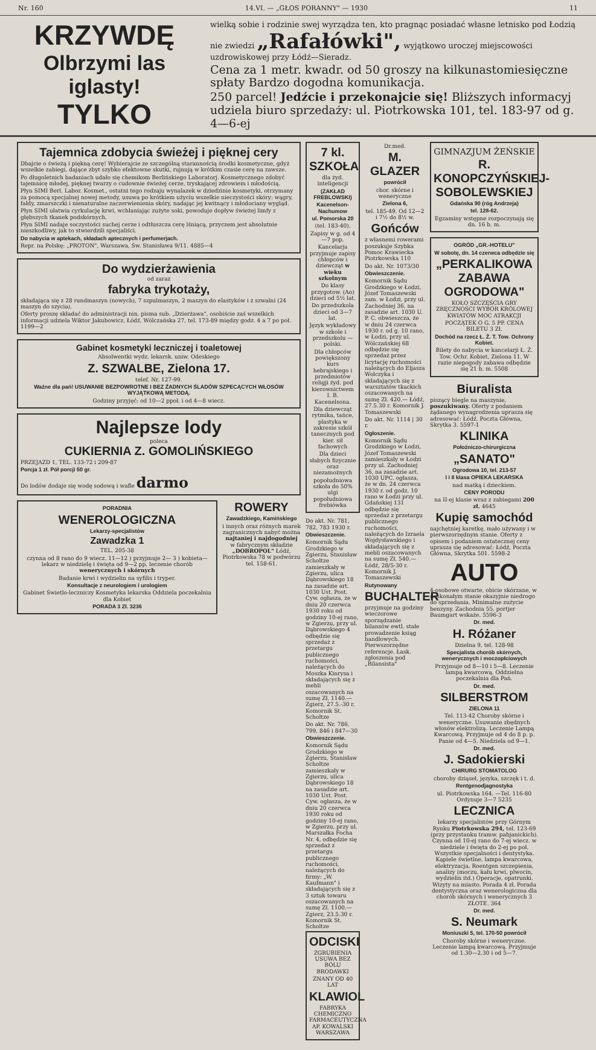Nr. 160 14.VI. — „GŁOS PORANNY" — 1930 11
KRZYWDĘ
Olbrzymi las iglasty!
TYLKO
wielką sobie i rodzinie swej wyrządza ten, kto pragnąc posiadać własne letnisko pod Łodzią nie zwiedzi „Rafałówki", wyjątkowo uroczej miejscowości uzdrowiskowej przy Łódź—Sieradz.
Cena za 1 metr. kwadr. od 50 groszy na kilkunastomiesięczne spłaty Bardzo dogodna komunikacja.
250 parcel! Jedźcie i przekonajcie się! Bliższych informacyj udziela biuro sprzedaży: ul. Piotrkowska 101, tel. 183-97 od g. 4—6-ej
Tajemnica zdobycia świeżej i pięknej cery
Dbajcie o świeżą i piękną cerę! Wybierajcie ze szczególną starannością środki kosmetyczne, gdyż wszelkie zabiegi, dające zbyt szybko efektowne skutki, rujnują w krótkim czasie cerę na zawsze.
Po długoletnich badaniach udało się chemikom Berlińskiego Laboratorj. Kosmetycznego zdobyć tajemnicę młodej, pięknej twarzy o cudownie świeżej cerze, tryskającej zdrowiem i młodością.
Płyn SIMI Berl. Labor. Kosmet., ostatni tego rodzaju wynalazek w dziedzinie kosmetyki, otrzymany za pomocą specjalnej nowej metody, usuwa po krótkiem użyciu wszelkie nieczystości skóry: wągry, fałdy, zmarszczki i nienaturalne zaczerwienienia skóry, nadając jej kwitnący i młodociany wygląd.
Płyn SIMI ułatwia cyrkulację krwi, wchłaniając zużyte soki, powoduje dopływ świeżej limfy z głębszych tkanek podskórnych.
Płyn SIMI nadaje soczystości suchej cerze i odtłuszcza cerę lśniącą, przyczem jest absolutnie nieszkodliwy, jak to stwierdzili specjaliści.
Do nabycia w aptekach, składach aptecznych i perfumerjach.
Repr. na Polskę: „PROTON", Warszawa, Św. Stanisława 9/11. 4885—4
Do wydzierżawienia
od zaraz
fabryka trykotaży,
składająca się z 28 rundmaszyn (nowych), 7 szpulmaszyn, 2 maszyn do elastyków i z szwalni (24 maszyn do szycia).
Oferty proszę składać do administracji nin. pisma sub. „Dzierżawa", osobiście zaś wszelkich informacji udziela Wiktor Jakubowicz, Łódź, Wólczańska 27, tel. 173-89 między godz. 4 a 7 po poł. 1199—2
Gabinet kosmetyki leczniczej i toaletowej
Absolwentki wydz. lekarsk. uniw. Odeskiego
Z. SZWALBE, Zielona 17.
telef. Nr. 127-99.
Ważne dla pań! USUWANIE BEZPOWROTNE I BEZ ŻADNYCH ŚLADÓW SZPECĄCYCH WŁOSÓW WYJĄTKOWĄ METODĄ.
Godziny przyjęć: od 10—2 ppoł. i od 4—8 wiecz.
Najlepsze lody
poleca
CUKIERNIA Z. GOMOLIŃSKIEGO
PRZEJAZD 1, TEL. 133-72 i 209-87
Porcja 1 zł. Pół porcji 50 gr.
Do lodów dodaje się wodę sodową i wafle darmo
PORADNIA
WENEROLOGICZNA
Lekarzy-specjalistów
Zawadzka 1
TEL. 205-38
czynna od 8 rano do 9 wiecz. 11—12 ) przyjmuje 2— 3 ) kobieta—lekarz w niedzielę i święta od 9—2 pp, leczenie chorób wenerycznych i skórnych
Badanie krwi i wydzielin na syfilis i tryper.
Konsultacje z neurologiem i urologiem
Gabinet Świetlo-leczniczy Kosmetyka lekarska Oddziela poczekalnia dla Kobiet
PORADA 3 Zł. 3236
ROWERY
Zawadzkiego, Kamińskiego
i innych oraz różnych marek zagranicznych nabyć można najtaniej i najdogodniej w fabrycznym składzie „DOBROPOL" Łódź, Piotrkowska 78 w podwórzu tel. 158-61.
7 kl. SZKOŁA
dla żyd. inteligencji
(ZAKŁAD FREBLOWSKI)
Kacenelson-Nachumow
ul. Pomorska 20
(tel. 183-40).
Zapisy w g. od 4—7 pop.
Kancelarja przyjmuje zapisy chłopców i dziewcząt w wieku szkolnym
Do klasy przygotow. (Ao) dzieci od 5½ lat.
Do przedszkola dzieci od 3—7 lat.
Język wykładowy w szkole i przedszkolu — polski.
Dla chłopców powiększony kurs hebrajskiego i przedmiotów religji żyd. pod kierownictwem I. B. Kacenelsona.
Dla dziewcząt rytmika, tańce, plastyka w zakresie szkół tanecznych pod kier. sił fachowych
Dla dzieci słabych fizycznie oraz niezamożnych
popołudniowa szkoła do 50% ulgi popołudniowa frebiówka
Do akt. Nr. 781, 782, 783 1930 r.
Obwieszczenie.
Komornik Sądu Grodzkiego w Zgierzu, Stanisław Scholtze zamieszkały w Zgierzu, ulica Dąbrowskiego 18 na zasadzie art. 1030 Ust. Post. Cyw. ogłasza, że w dniu 20 czerwca 1930 roku od godziny 10-ej rano, w Zgierzu, przy ul. Dąbrowskiego 4 odbędzie się sprzedaż z przetargu publicznego ruchomości, należących do Moszka Kinrysa i składających się z mebli oszacowanych na sumę Zł. 1140.— Zgierz, 27.5.-30 r. Komornik St. Scholtze
Do akt. Nr. 786, 799, 846 i 847—30
Obwieszczenie.
Komornik Sądu Grodzkiego w Zgierzu, Stanisław Scholtze zamieszkały w Zgierzu, ulica Dąbrowskiego 18 na zasadzie art. 1030 Ust. Post. Cyw. ogłasza, że w dniu 20 czerwca 1930 roku od godziny 10-ej rano, w Zgierzu, przy ul. Marszałka Focha Nr. 4, odbędzie się sprzedaż z przetargu publicznego ruchomości, należących do firmy: „W. Kaufmann" i składających się z 3 sztuk towaru oszacowanych na sumę Zł. 1100.— Zgierz, 23.5.30 r. Komornik St. Scholtze
ODCISKI
ZGRUBIENIA USUWA BEZ BÓLU BRODAWKI
ZNANY OD 40 LAT
KLAWIOL
FABRYKA CHEMICZNO FARMACEUTYCZNA AP. KOWALSKI WARSZAWA
Dr.med.
M. GLAZER
powrócił
chor. skórne i weneryczne
Zielona 6,
tel. 185-49. Od 12—2 i 7½ do 8½ w.
Gońców
z własnemi rowerami poszukuje Szybka Pomoc Krawiecka Piotrkowska 110
Do akt. Nr. 1073/30
Obwieszczenie.
Komornik Sądu Grodzkiego w Łodzi, Józef Tomaszewski zam. w Łodzi, przy ul. Zachodniej 36, na zasadzie art. 1030 U. P. C. obwieszcza, że w dniu 24 czerwca 1930 r. od g. 10 rano, w Łodzi, przy ul. Wólczańskiej 68 odbędzie się sprzedaż przez licytację ruchomości należących do Eljasza Wolczyka i składających się z warsztatów tkackich oszacowanych na sumę Zł. 420.— Łódź, 27.5.30 r. Komornik J. Tomaszewski
Do akt. Nr. 1114 | 30 r.
Ogłoszenie.
Komornik Sądu Grodzkiego w Łodzi, Józef Tomaszewski zamieszkały w Łodzi przy ul. Zachodniej 36, na zasadzie art. 1030 UPC. ogłasza, że w dn. 24 czerwca 1930 r. od godz. 10 rano w Łodzi przy ul. Gdańskiej 131 odbędzie się sprzedaż z przetargu publicznego ruchomości, należących do Izraela Wojdysławskiego i składających się z mebli oszacowanych na sumę Zł. 540.— Łódź, 28/5-30 r. Komornik J. Tomaszewski
Rutynowany
BUCHALTER
przyjmuje na godziny wieczorowe sporządzanie bilansów ewtl. stałe prowadzenie ksiąg handlowych. Pierwszorzędne referencje. Łask. zgłoszenia pod „Bilansista"
GIMNAZJUM ŻEŃSKIE
R. KONOPCZYŃSKIEJ-SOBOLEWSKIEJ
Gdańska 90 (róg Andrzeja)
tel. 128-62.
Egzaminy wstępne rozpoczynają się dn. 16 b. m.
OGRÓD „GR.-HOTELU"
W sobotę, dn. 14 czerwca odbędzie się
„PERKALIKOWA ZABAWA OGRODOWA"
KOŁO SZCZĘŚCIA GRY ZRĘCZNOŚCI WYBÓR KRÓLOWEJ KWIATÓW MOC ATRAKCJI
POCZĄTEK O G. 5 PP. CENA BILETU 3 Zł.
Dochód na rzecz Ł. Ż. T. Tow. Ochrony Kobiet.
Bilety do nabycia w kancelarji Ł. Ż. Tow. Ochr. Kobiet, Zielona 11. W razie niepogody zabawa odbędzie się 21 b. m. 5508
Biuralista
piszący biegle na maszynie, poszukiwany. Oferty z podaniem żądanego wynagrodzenia uprasza się adresować: Łódź, Poczta Główna, Skrytka 3. 5597-1
KLINIKA
Położniczo-chirurgiczna
„SANATO"
Ogrodowa 10, tel. 213-57
I i II klasa OPIEKA LEKARSKA
nad matką i dzieckiem.
CENY PORODU
na II-ej klasie wraz z zabiegami 200 zł. 4645
Kupię samochód
najchętniej karetkę, mało używany i w pierwszorzędnym stanie. Oferty z opisem i podaniem ostatecznej ceny uprasza się adresować: Łódź, Poczta Główna, Skrytka 501. 5598-2
AUTO
4-osobowe otwarte, obicie skórzane, w doskonałym stanie okazyjnie niedrogo do sprzedania. Minimalne zużycie benzyny. Zachodnia 55, portjer Baumgart wskaże. 5596-3
Dr. med.
H. Różaner
Dzielna 9, tel. 128-98
Specjalista chorób skórnych, wenerycznych i moczopłciowych
Przyjmuje od 8—10 i 5—8. Leczenie lampą kwarcową. Oddzielna poczekalnia dla Pań.
Dr. med.
SILBERSTROM
ZIELONA 11
Tel. 113-42 Choroby skórne i weneryczne. Usuwanie zbędnych włosów elektrolizą. Leczenie Lampą Kwarcową. Przyjmuje od 4 do 8 p. p. Panie od 4—5. Niedziela od 9—1.
Dr. med.
J. Sadokierski
CHIRURG STOMATOLOG
choroby dziąseł, języka, szczęk i t. d.
Rentgenodjagnostyka
ul. Piotrkowska 164. —Tel. 116-80 Ordynuje 3—7 5235
LECZNICA
lekarzy specjalistów przy Górnym Rynku Piotrkowska 294, tel. 123-69 (przy przystanku tramw. pabjanickich). Czynna od 10-ej rano do 7-ej wiecz. w niedziele i święta do 2-ej po poł. Wszystkie specjalności i dentystyka. Kąpiele świetlne, lampa kwarcowa, elektryzacja, Roentgen szczepienia, analizy (moczu, kału krwi, plwocin, wydzielin itd.) Operacje, opatrunki. Wizyty na miasto. Porada 4 zł. Porada dentystyczna oraz wenerologiczna dla chorób skórnych i wenerycznych 3 ZŁOTE. 364
Dr. med.
S. Neumark
Moniuszki 5, tel. 170-50 powrócił
Choroby skórne i weneryczne. Leczenie lampą kwarcową. Przyjmuje od 1.30—2.30 i od 5—7.